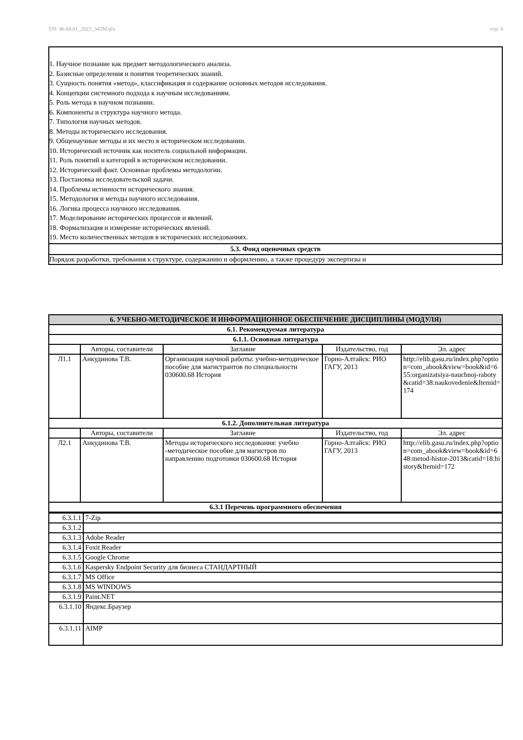УП: 46.04.01_2022_342М.plx стр. 6
1. Научное познание как предмет методологического анализа.
2. Базисные определения и понятия теоретических знаний.
3. Сущность понятия «метод», классификация и содержание основных методов исследования.
4. Концепции системного подхода к научным исследованиям.
5. Роль метода в научном познании.
6. Компоненты и структура научного метода.
7. Типология научных методов.
8. Методы исторического исследования.
9. Общенаучные методы и их место в историческом исследовании.
10. Исторический источник как носитель социальной информации.
11. Роль понятий и категорий в историческом исследовании.
12. Исторический факт. Основные проблемы методологии.
13. Постановка исследовательской задачи.
14. Проблемы истинности исторического знания.
15. Методология и методы научного исследования.
16. Логика процесса научного исследования.
17. Моделирование исторических процессов и явлений.
18. Формализация и измерение исторических явлений.
19. Место количественных методов в исторических исследованиях.
5.3. Фонд оценочных средств
Порядок разработки, требования к структуре, содержанию и оформлению, а также процедуру экспертизы и
| 6. УЧЕБНО-МЕТОДИЧЕСКОЕ И ИНФОРМАЦИОННОЕ ОБЕСПЕЧЕНИЕ ДИСЦИПЛИНЫ (МОДУЛЯ) | | | | |
| --- | --- | --- | --- | --- |
| 6.1. Рекомендуемая литература | | | | |
| 6.1.1. Основная литература | | | | |
| | Авторы, составители | Заглавие | Издательство, год | Эл. адрес |
| Л1.1 | Анкудинова Т.В. | Организация научной работы: учебно-методическое пособие для магистрантов по специальности 030600.68 История | Горно-Алтайск: РИО ГАГУ, 2013 | http://elib.gasu.ru/index.php?option=com_abook&view=book&id=655:organizatsiya-nauchnoj-raboty&catid=38:naukovedenie&Itemid=174 |
| 6.1.2. Дополнительная литература | | | | |
| | Авторы, составители | Заглавие | Издательство, год | Эл. адрес |
| Л2.1 | Анкудинова Т.В. | Методы исторического исследования: учебно -методическое пособие для магистров по направлению подготовки 030600.68 История | Горно-Алтайск: РИО ГАГУ, 2013 | http://elib.gasu.ru/index.php?option=com_abook&view=book&id=648:metod-histor-2013&catid=18:history&Itemid=172 |
| 6.3.1 Перечень программного обеспечения | | | | |
| 6.3.1.1 | 7-Zip |
| 6.3.1.2 | |
| 6.3.1.3 | Adobe Reader |
| 6.3.1.4 | Foxit Reader |
| 6.3.1.5 | Google Chrome |
| 6.3.1.6 | Kaspersky Endpoint Security для бизнеса СТАНДАРТНЫЙ |
| 6.3.1.7 | MS Office |
| 6.3.1.8 | MS WINDOWS |
| 6.3.1.9 | Paint.NET |
| 6.3.1.10 | Яндекс.Браузер |
| 6.3.1.11 | AIMP |